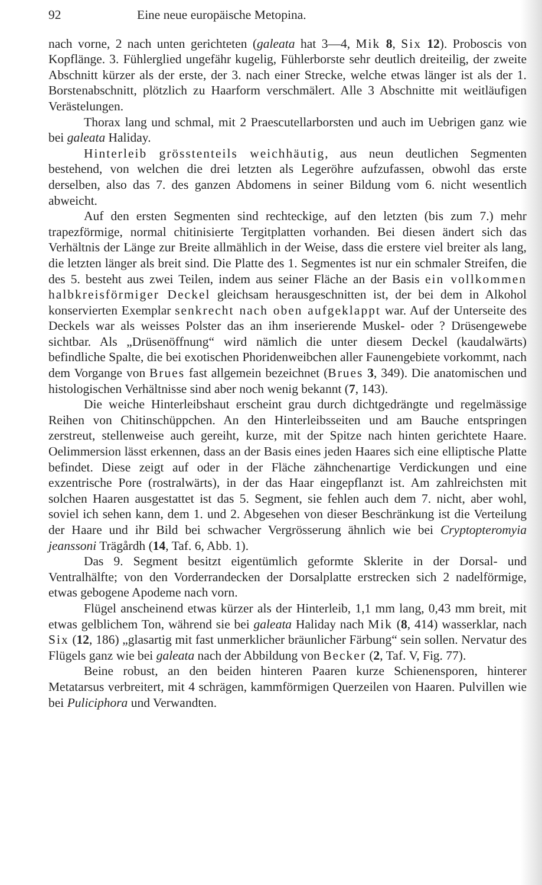92 Eine neue europäische Metopina.
nach vorne, 2 nach unten gerichteten (galeata hat 3—4, Mik 8, Six 12). Proboscis von Kopflänge. 3. Fühlerglied ungefähr kugelig, Fühlerborste sehr deutlich dreiteilig, der zweite Abschnitt kürzer als der erste, der 3. nach einer Strecke, welche etwas länger ist als der 1. Borstenabschnitt, plötzlich zu Haarform verschmälert. Alle 3 Abschnitte mit weitläufigen Verästelungen.
Thorax lang und schmal, mit 2 Praescutellarborsten und auch im Uebrigen ganz wie bei galeata Haliday.
Hinterleib grösstenteils weichhäutig, aus neun deutlichen Segmenten bestehend, von welchen die drei letzten als Legeröhre aufzufassen, obwohl das erste derselben, also das 7. des ganzen Abdomens in seiner Bildung vom 6. nicht wesentlich abweicht.
Auf den ersten Segmenten sind rechteckige, auf den letzten (bis zum 7.) mehr trapezförmige, normal chitinisierte Tergitplatten vorhanden. Bei diesen ändert sich das Verhältnis der Länge zur Breite allmählich in der Weise, dass die erstere viel breiter als lang, die letzten länger als breit sind. Die Platte des 1. Segmentes ist nur ein schmaler Streifen, die des 5. besteht aus zwei Teilen, indem aus seiner Fläche an der Basis ein vollkommen halbkreisförmiger Deckel gleichsam herausgeschnitten ist, der bei dem in Alkohol konservierten Exemplar senkrecht nach oben aufgeklappt war. Auf der Unterseite des Deckels war als weisses Polster das an ihm inserierende Muskel- oder ? Drüsengewebe sichtbar. Als „Drüsenöffnung“ wird nämlich die unter diesem Deckel (kaudalwärts) befindliche Spalte, die bei exotischen Phoridenweibchen aller Faunengebiete vorkommt, nach dem Vorgange von Brues fast allgemein bezeichnet (Brues 3, 349). Die anatomischen und histologischen Verhältnisse sind aber noch wenig bekannt (7, 143).
Die weiche Hinterleibshaut erscheint grau durch dichtgedrängte und regelmässige Reihen von Chitinschüppchen. An den Hinterleibsseiten und am Bauche entspringen zerstreut, stellenweise auch gereiht, kurze, mit der Spitze nach hinten gerichtete Haare. Oelimmersion lässt erkennen, dass an der Basis eines jeden Haares sich eine elliptische Platte befindet. Diese zeigt auf oder in der Fläche zähnchenartige Verdickungen und eine exzentrische Pore (rostralwärts), in der das Haar eingepflanzt ist. Am zahlreichsten mit solchen Haaren ausgestattet ist das 5. Segment, sie fehlen auch dem 7. nicht, aber wohl, soviel ich sehen kann, dem 1. und 2. Abgesehen von dieser Beschränkung ist die Verteilung der Haare und ihr Bild bei schwacher Vergrösserung ähnlich wie bei Cryptopteromyia jeanssoni Trägårdh (14, Taf. 6, Abb. 1).
Das 9. Segment besitzt eigentümlich geformte Sklerite in der Dorsal- und Ventralhälfte; von den Vorderrandecken der Dorsalplatte erstrecken sich 2 nadelförmige, etwas gebogene Apodeme nach vorn.
Flügel anscheinend etwas kürzer als der Hinterleib, 1,1 mm lang, 0,43 mm breit, mit etwas gelblichem Ton, während sie bei galeata Haliday nach Mik (8, 414) wasserklar, nach Six (12, 186) „glasartig mit fast unmerklicher bräunlicher Färbung“ sein sollen. Nervatur des Flügels ganz wie bei galeata nach der Abbildung von Becker (2, Taf. V, Fig. 77).
Beine robust, an den beiden hinteren Paaren kurze Schienensporen, hinterer Metatarsus verbreitert, mit 4 schrägen, kammförmigen Querzeilen von Haaren. Pulvillen wie bei Puliciphora und Verwandten.